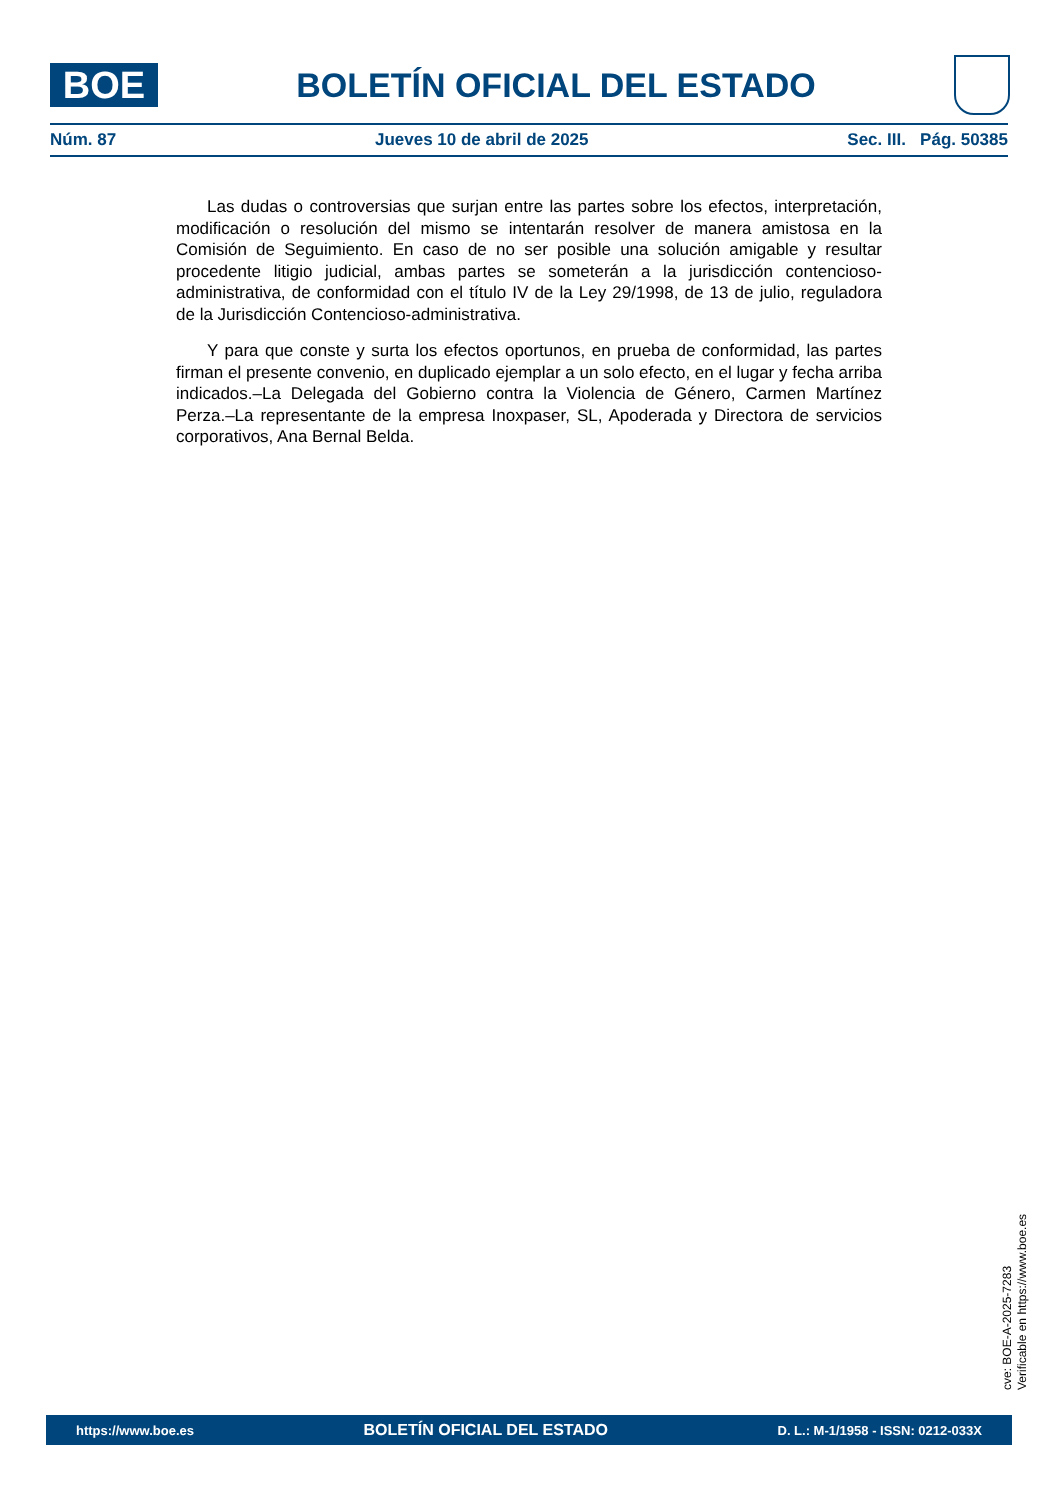BOE
BOLETÍN OFICIAL DEL ESTADO
Núm. 87 Jueves 10 de abril de 2025 Sec. III. Pág. 50385
Las dudas o controversias que surjan entre las partes sobre los efectos, interpretación, modificación o resolución del mismo se intentarán resolver de manera amistosa en la Comisión de Seguimiento. En caso de no ser posible una solución amigable y resultar procedente litigio judicial, ambas partes se someterán a la jurisdicción contencioso-administrativa, de conformidad con el título IV de la Ley 29/1998, de 13 de julio, reguladora de la Jurisdicción Contencioso-administrativa.
Y para que conste y surta los efectos oportunos, en prueba de conformidad, las partes firman el presente convenio, en duplicado ejemplar a un solo efecto, en el lugar y fecha arriba indicados.–La Delegada del Gobierno contra la Violencia de Género, Carmen Martínez Perza.–La representante de la empresa Inoxpaser, SL, Apoderada y Directora de servicios corporativos, Ana Bernal Belda.
cve: BOE-A-2025-7283
Verificable en https://www.boe.es
https://www.boe.es BOLETÍN OFICIAL DEL ESTADO D. L.: M-1/1958 - ISSN: 0212-033X